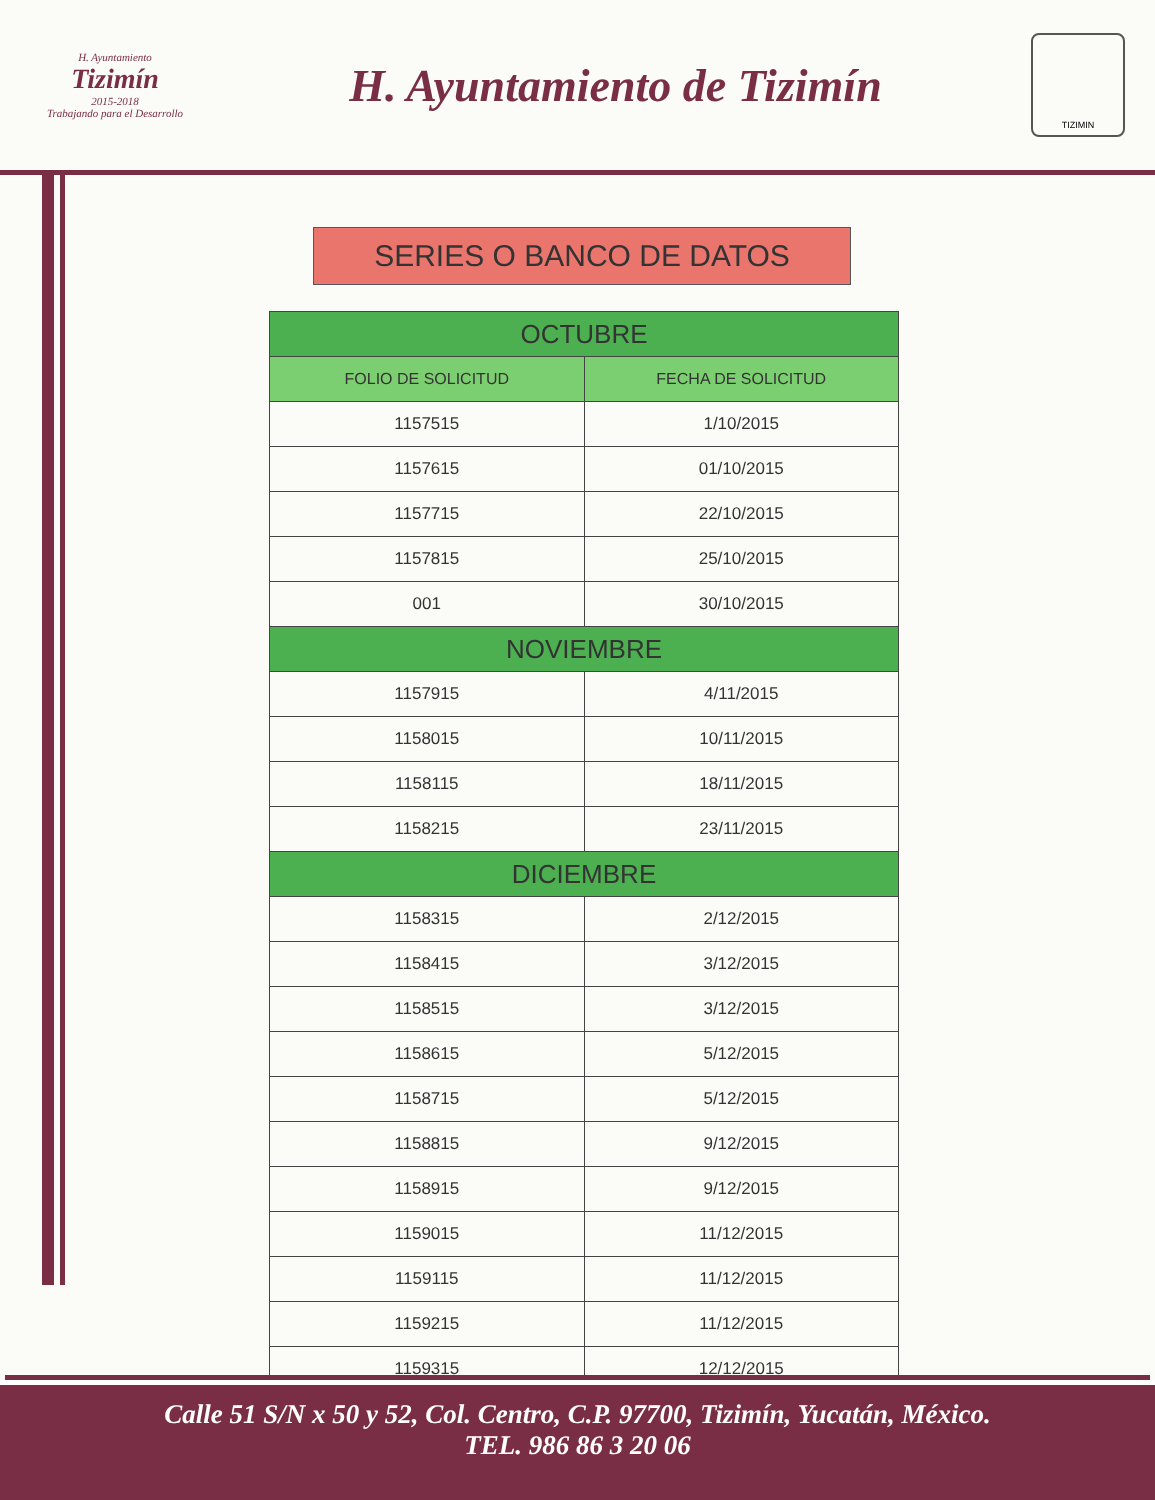H. Ayuntamiento
Tizimín
2015-2018
Trabajando para el Desarrollo
H. Ayuntamiento de Tizimín
TIZIMIN
SERIES O BANCO DE DATOS
| OCTUBRE | |
| --- | --- |
| FOLIO DE SOLICITUD | FECHA DE SOLICITUD |
| 1157515 | 1/10/2015 |
| 1157615 | 01/10/2015 |
| 1157715 | 22/10/2015 |
| 1157815 | 25/10/2015 |
| 001 | 30/10/2015 |
| NOVIEMBRE | |
| 1157915 | 4/11/2015 |
| 1158015 | 10/11/2015 |
| 1158115 | 18/11/2015 |
| 1158215 | 23/11/2015 |
| DICIEMBRE | |
| 1158315 | 2/12/2015 |
| 1158415 | 3/12/2015 |
| 1158515 | 3/12/2015 |
| 1158615 | 5/12/2015 |
| 1158715 | 5/12/2015 |
| 1158815 | 9/12/2015 |
| 1158915 | 9/12/2015 |
| 1159015 | 11/12/2015 |
| 1159115 | 11/12/2015 |
| 1159215 | 11/12/2015 |
| 1159315 | 12/12/2015 |
Calle 51 S/N x 50 y 52, Col. Centro, C.P. 97700, Tizimín, Yucatán, México.
TEL. 986 86 3 20 06